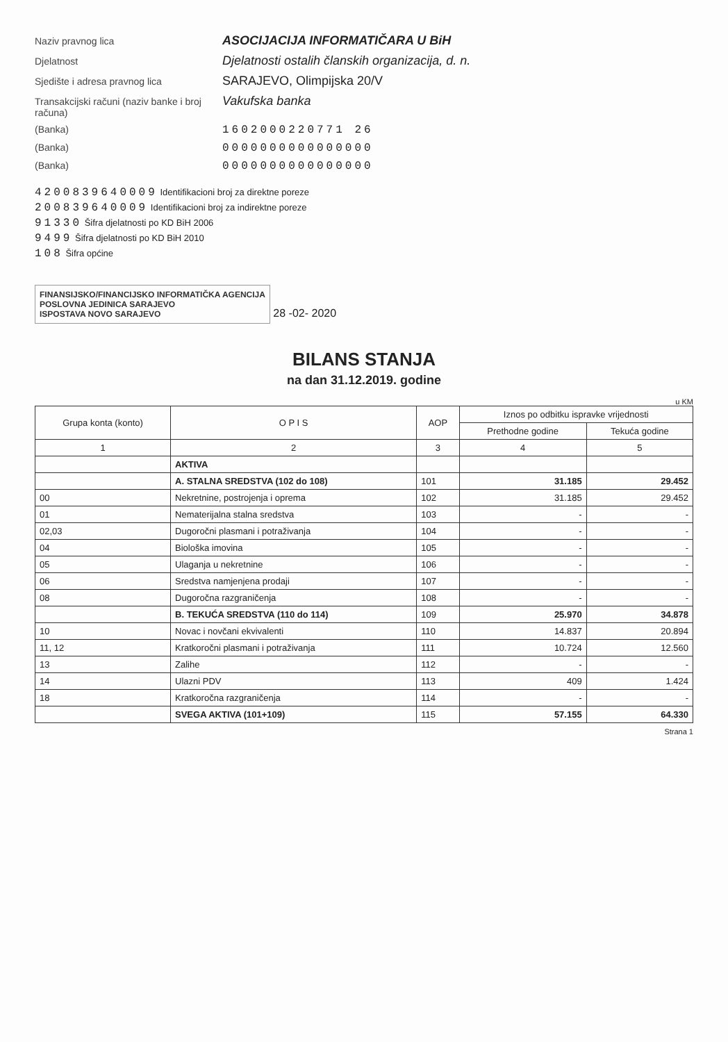Naziv pravnog lica ASOCIJACIJA INFORMATIČARA U BiH
Djelatnost Djelatnosti ostalih članskih organizacija, d. n.
Sjedište i adresa pravnog lica SARAJEVO, Olimpijska 20/V
Transakcijski računi (naziv banke i broj računa) Vakufska banka
(Banka) 1602000220771 26
(Banka) 0000000000000000
(Banka) 0000000000000000
4200839640009 Identifikacioni broj za direktne poreze
200839640009 Identifikacioni broj za indirektne poreze
91330 Šifra djelatnosti po KD BiH 2006
9499 Šifra djelatnosti po KD BiH 2010
108 Šifra općine
FINANSIJSKO/FINANCIJSKO INFORMATIČKA AGENCIJA
POSLOVNA JEDINICA SARAJEVO
ISPOSTAVA NOVO SARAJEVO
28 -02- 2020
BILANS STANJA
na dan 31.12.2019. godine
u KM
| Grupa konta (konto) | O P I S | AOP | Iznos po odbitku ispravke vrijednosti | |
| --- | --- | --- | --- | --- |
| | | | Prethodne godine | Tekuća godine |
| 1 | 2 | 3 | 4 | 5 |
| | AKTIVA | | | |
| | A. STALNA SREDSTVA (102 do 108) | 101 | 31.185 | 29.452 |
| 00 | Nekretnine, postrojenja i oprema | 102 | 31.185 | 29.452 |
| 01 | Nematerijalna stalna sredstva | 103 | - | - |
| 02,03 | Dugoročni plasmani i potraživanja | 104 | - | - |
| 04 | Biološka imovina | 105 | - | - |
| 05 | Ulaganja u nekretnine | 106 | - | - |
| 06 | Sredstva namjenjena prodaji | 107 | - | - |
| 08 | Dugoročna razgraničenja | 108 | - | - |
| | B. TEKUĆA SREDSTVA (110 do 114) | 109 | 25.970 | 34.878 |
| 10 | Novac i novčani ekvivalenti | 110 | 14.837 | 20.894 |
| 11, 12 | Kratkoročni plasmani i potraživanja | 111 | 10.724 | 12.560 |
| 13 | Zalihe | 112 | - | - |
| 14 | Ulazni PDV | 113 | 409 | 1.424 |
| 18 | Kratkoročna razgraničenja | 114 | - | - |
| | SVEGA AKTIVA (101+109) | 115 | 57.155 | 64.330 |
Strana 1